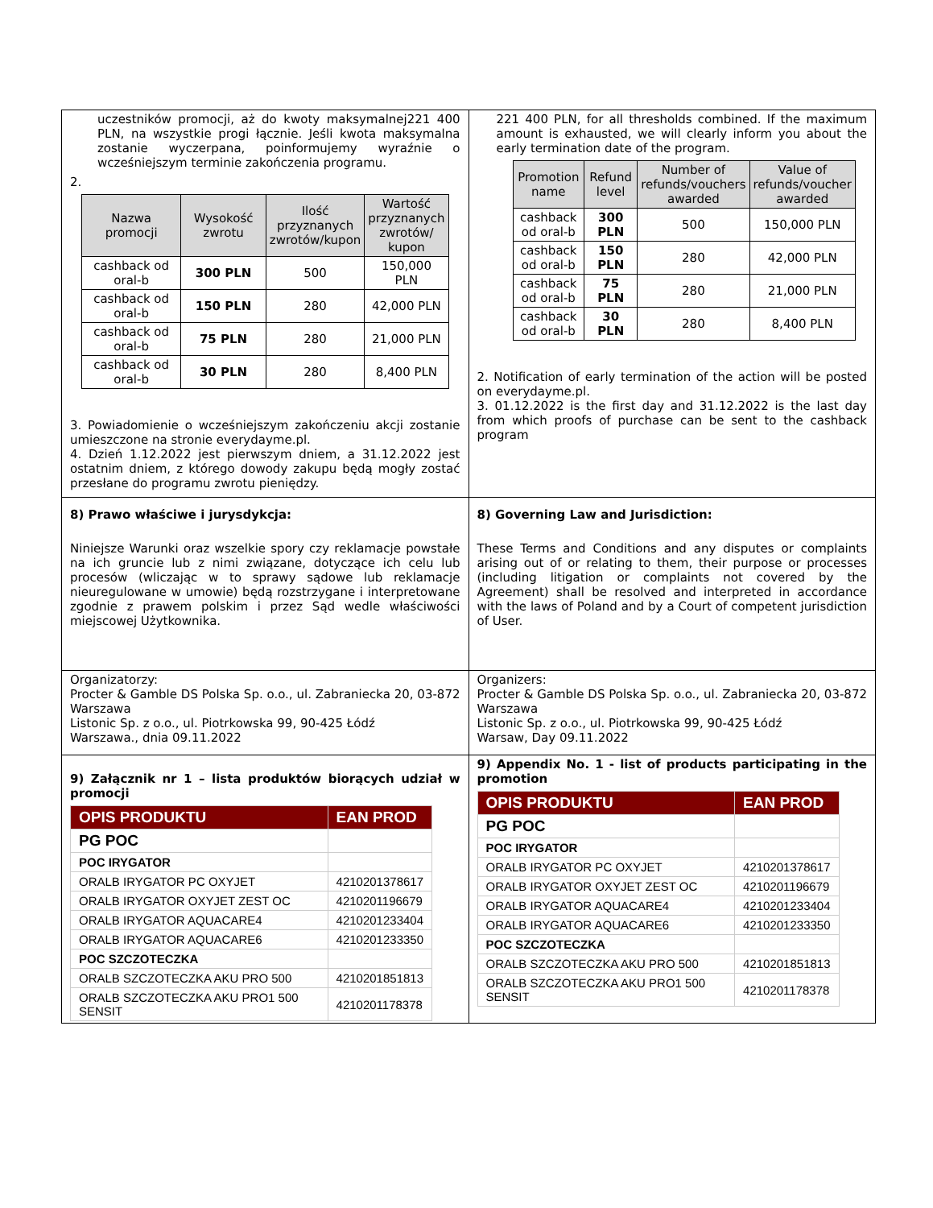| uczestników promocji, aż do kwoty maksymalnej221 400 PLN, na wszystkie progi łącznie. Jeśli kwota maksymalna zostanie wyczerpana, poinformujemy wyraźnie o wcześniejszym terminie zakończenia programu. 2. / Nazwa promocji / Wysokość zwrotu / Ilość przyznanych zwrotów/kupon / Wartość przyznanych zwrotów/ kupon / / --- / --- / --- / --- / / cashback od oral-b / 300 PLN / 500 / 150,000 PLN / / cashback od oral-b / 150 PLN / 280 / 42,000 PLN / / cashback od oral-b / 75 PLN / 280 / 21,000 PLN / / cashback od oral-b / 30 PLN / 280 / 8,400 PLN / 3. Powiadomienie o wcześniejszym zakończeniu akcji zostanie umieszczone na stronie everydayme.pl. 4. Dzień 1.12.2022 jest pierwszym dniem, a 31.12.2022 jest ostatnim dniem, z którego dowody zakupu będą mogły zostać przesłane do programu zwrotu pieniędzy. | 221 400 PLN, for all thresholds combined. If the maximum amount is exhausted, we will clearly inform you about the early termination date of the program. / Promotion name / Refund level / Number of refunds/vouchers awarded / Value of refunds/voucher awarded / / --- / --- / --- / --- / / cashback od oral-b / 300 PLN / 500 / 150,000 PLN / / cashback od oral-b / 150 PLN / 280 / 42,000 PLN / / cashback od oral-b / 75 PLN / 280 / 21,000 PLN / / cashback od oral-b / 30 PLN / 280 / 8,400 PLN / 2. Notification of early termination of the action will be posted on everydayme.pl. 3. 01.12.2022 is the first day and 31.12.2022 is the last day from which proofs of purchase can be sent to the cashback program |
| 8) Prawo właściwe i jurysdykcja: Niniejsze Warunki oraz wszelkie spory czy reklamacje powstałe na ich gruncie lub z nimi związane, dotyczące ich celu lub procesów (wliczając w to sprawy sądowe lub reklamacje nieuregulowane w umowie) będą rozstrzygane i interpretowane zgodnie z prawem polskim i przez Sąd wedle właściwości miejscowej Użytkownika. | 8) Governing Law and Jurisdiction: These Terms and Conditions and any disputes or complaints arising out of or relating to them, their purpose or processes (including litigation or complaints not covered by the Agreement) shall be resolved and interpreted in accordance with the laws of Poland and by a Court of competent jurisdiction of User. |
| Organizatorzy: Procter & Gamble DS Polska Sp. o.o., ul. Zabraniecka 20, 03-872 Warszawa Listonic Sp. z o.o., ul. Piotrkowska 99, 90-425 Łódź Warszawa., dnia 09.11.2022 | Organizers: Procter & Gamble DS Polska Sp. o.o., ul. Zabraniecka 20, 03-872 Warszawa Listonic Sp. z o.o., ul. Piotrkowska 99, 90-425 Łódź Warsaw, Day 09.11.2022 |
| 9) Załącznik nr 1 – lista produktów biorących udział w promocji / OPIS PRODUKTU / EAN PROD / / PG POC / / / POC IRYGATOR / / / ORALB IRYGATOR PC OXYJET / 4210201378617 / / ORALB IRYGATOR OXYJET ZEST OC / 4210201196679 / / ORALB IRYGATOR AQUACARE4 / 4210201233404 / / ORALB IRYGATOR AQUACARE6 / 4210201233350 / / POC SZCZOTECZKA / / / ORALB SZCZOTECZKA AKU PRO 500 / 4210201851813 / / ORALB SZCZOTECZKA AKU PRO1 500 SENSIT / 4210201178378 / | 9) Appendix No. 1 - list of products participating in the promotion / OPIS PRODUKTU / EAN PROD / / PG POC / / / POC IRYGATOR / / / ORALB IRYGATOR PC OXYJET / 4210201378617 / / ORALB IRYGATOR OXYJET ZEST OC / 4210201196679 / / ORALB IRYGATOR AQUACARE4 / 4210201233404 / / ORALB IRYGATOR AQUACARE6 / 4210201233350 / / POC SZCZOTECZKA / / / ORALB SZCZOTECZKA AKU PRO 500 / 4210201851813 / / ORALB SZCZOTECZKA AKU PRO1 500 SENSIT / 4210201178378 / |